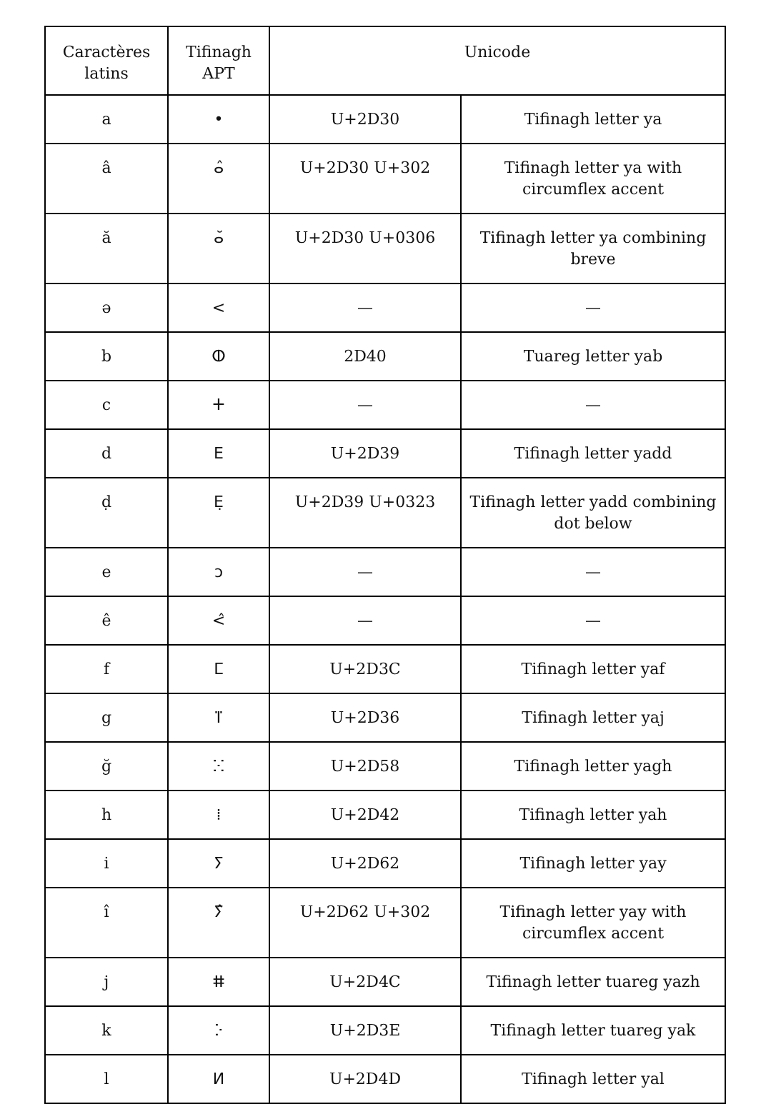| Caractères latins | Tifinagh APT | Unicode | |
| --- | --- | --- | --- |
| a | • | U+2D30 | Tifinagh letter ya |
| â | ⴰ̂ | U+2D30 U+302 | Tifinagh letter ya with circumflex accent |
| ă | ⴰ̆ | U+2D30 U+0306 | Tifinagh letter ya combining breve |
| ə | < | — | — |
| b | ⵀ | 2D40 | Tuareg letter yab |
| c | ⵜ | — | — |
| d | ⴹ | U+2D39 | Tifinagh letter yadd |
| ḍ | ⴹ̣ | U+2D39 U+0323 | Tifinagh letter yadd combining dot below |
| e | ↄ | — | — |
| ê | <̂ | — | — |
| f | ⵎ | U+2D3C | Tifinagh letter yaf |
| g | ⴶ | U+2D36 | Tifinagh letter yaj |
| ğ | ⵘ | U+2D58 | Tifinagh letter yagh |
| h | ⁞ | U+2D42 | Tifinagh letter yah |
| i | ⵢ | U+2D62 | Tifinagh letter yay |
| î | ⵢ̂ | U+2D62 U+302 | Tifinagh letter yay with circumflex accent |
| j | ⵌ | U+2D4C | Tifinagh letter tuareg yazh |
| k | ⴾ | U+2D3E | Tifinagh letter tuareg yak |
| l | ⵍ | U+2D4D | Tifinagh letter yal |